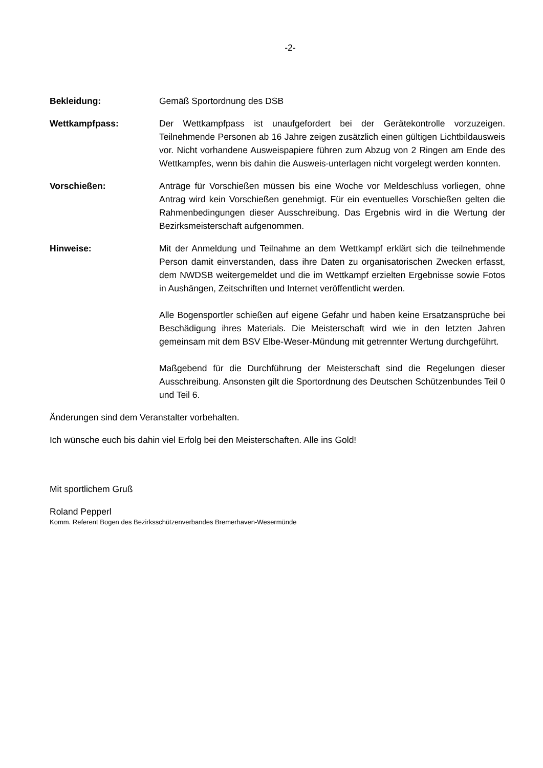-2-
Bekleidung: Gemäß Sportordnung des DSB
Wettkampfpass: Der Wettkampfpass ist unaufgefordert bei der Gerätekontrolle vorzuzeigen. Teilnehmende Personen ab 16 Jahre zeigen zusätzlich einen gültigen Lichtbildausweis vor. Nicht vorhandene Ausweispapiere führen zum Abzug von 2 Ringen am Ende des Wettkampfes, wenn bis dahin die Ausweis-unterlagen nicht vorgelegt werden konnten.
Vorschießen: Anträge für Vorschießen müssen bis eine Woche vor Meldeschluss vorliegen, ohne Antrag wird kein Vorschießen genehmigt. Für ein eventuelles Vorschießen gelten die Rahmenbedingungen dieser Ausschreibung. Das Ergebnis wird in die Wertung der Bezirksmeisterschaft aufgenommen.
Hinweise: Mit der Anmeldung und Teilnahme an dem Wettkampf erklärt sich die teilnehmende Person damit einverstanden, dass ihre Daten zu organisatorischen Zwecken erfasst, dem NWDSB weitergemeldet und die im Wettkampf erzielten Ergebnisse sowie Fotos in Aushängen, Zeitschriften und Internet veröffentlicht werden.
Alle Bogensportler schießen auf eigene Gefahr und haben keine Ersatzansprüche bei Beschädigung ihres Materials. Die Meisterschaft wird wie in den letzten Jahren gemeinsam mit dem BSV Elbe-Weser-Mündung mit getrennter Wertung durchgeführt.
Maßgebend für die Durchführung der Meisterschaft sind die Regelungen dieser Ausschreibung. Ansonsten gilt die Sportordnung des Deutschen Schützenbundes Teil 0 und Teil 6.
Änderungen sind dem Veranstalter vorbehalten.
Ich wünsche euch bis dahin viel Erfolg bei den Meisterschaften. Alle ins Gold!
Mit sportlichem Gruß
Roland Pepperl
Komm. Referent Bogen des Bezirksschützenverbandes Bremerhaven-Wesermünde